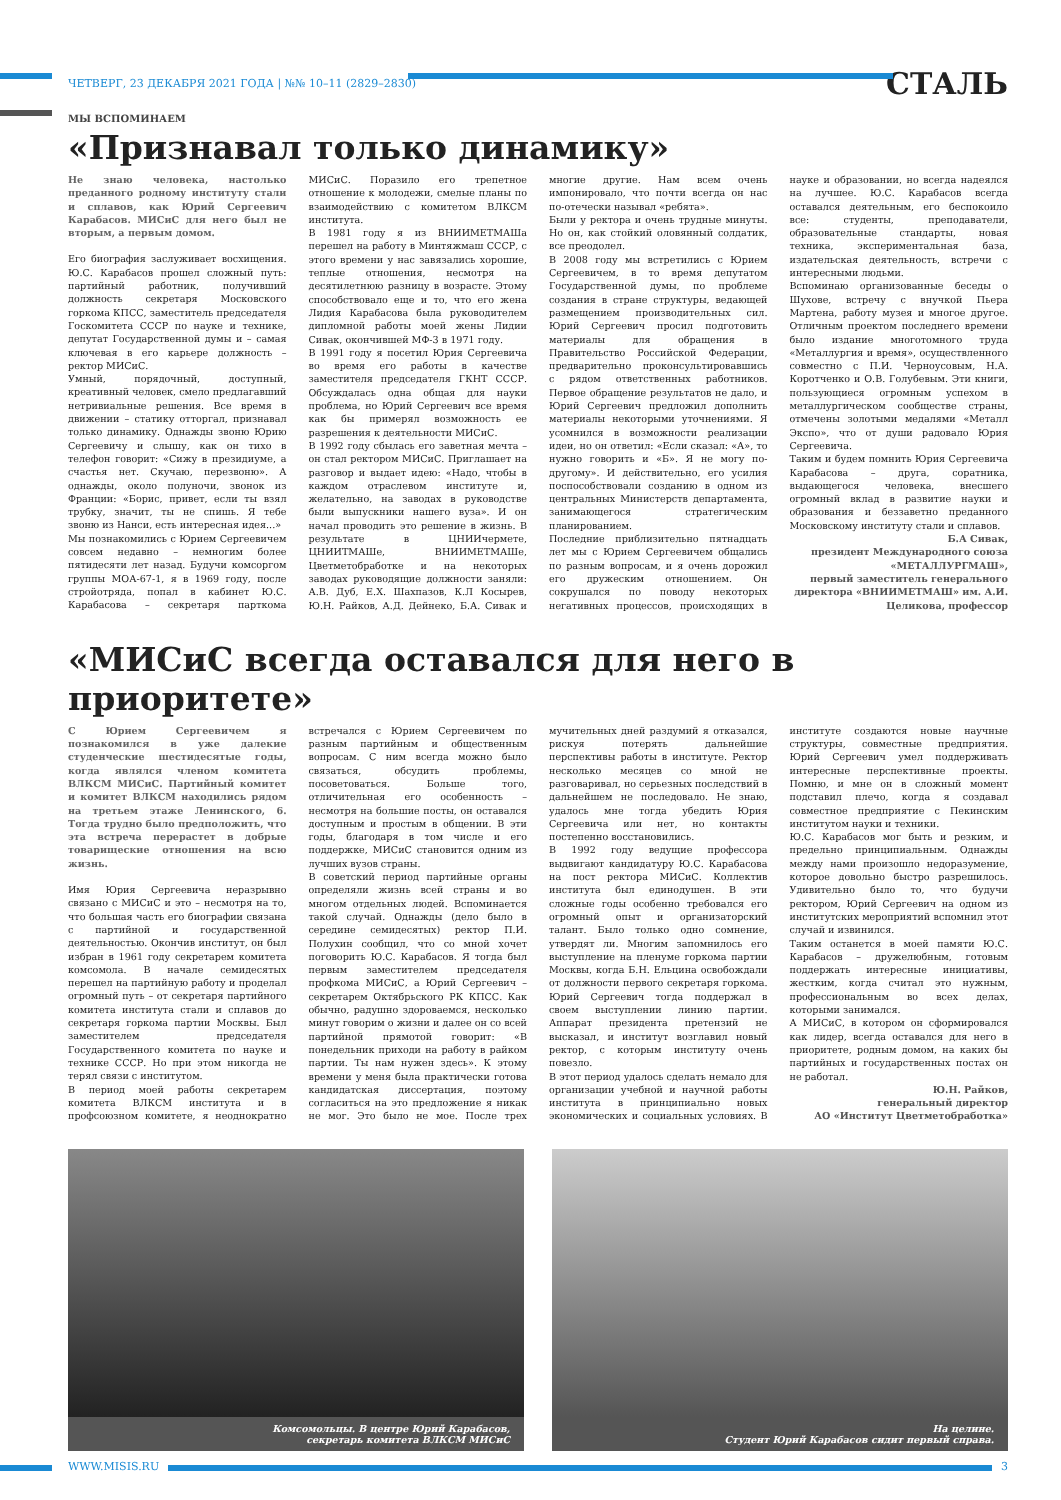ЧЕТВЕРГ, 23 ДЕКАБРЯ 2021 ГОДА | №№ 10–11 (2829–2830) СТАЛЬ
МЫ ВСПОМИНАЕМ
«Признавал только динамику»
Не знаю человека, настолько преданного родному институту стали и сплавов, как Юрий Сергеевич Карабасов. МИСиС для него был не вторым, а первым домом.
Его биография заслуживает восхищения. Ю.С. Карабасов прошел сложный путь: партийный работник, получивший должность секретаря Московского горкома КПСС, заместитель председателя Госкомитета СССР по науке и технике, депутат Государственной думы и – самая ключевая в его карьере должность – ректор МИСиС.
Умный, порядочный, доступный, креативный человек, смело предлагавший нетривиальные решения. Все время в движении – статику отторгал, признавал только динамику. Однажды звоню Юрию Сергеевичу и слышу, как он тихо в телефон говорит: «Сижу в президиуме, а счастья нет. Скучаю, перезвоню». А однажды, около полуночи, звонок из Франции: «Борис, привет, если ты взял трубку, значит, ты не спишь. Я тебе звоню из Нанси, есть интересная идея...»
Мы познакомились с Юрием Сергеевичем совсем недавно – немногим более пятидесяти лет назад. Будучи комсоргом группы МОА-67-1, я в 1969 году, после стройотряда, попал в кабинет Ю.С. Карабасова – секретаря парткома МИСиС. Поразило его трепетное отношение к молодежи, смелые планы по взаимодействию с комитетом ВЛКСМ института.
В 1981 году я из ВНИИМЕТМАШа перешел на работу в Минтяжмаш СССР, с этого времени у нас завязались хорошие, теплые отношения, несмотря на десятилетнюю разницу в возрасте. Этому способствовало еще и то, что его жена Лидия Карабасова была руководителем дипломной работы моей жены Лидии Сивак, окончившей МФ-3 в 1971 году.
В 1991 году я посетил Юрия Сергеевича во время его работы в качестве заместителя председателя ГКНТ СССР. Обсуждалась одна общая для науки проблема, но Юрий Сергеевич все время как бы примерял возможность ее разрешения к деятельности МИСиС.
В 1992 году сбылась его заветная мечта – он стал ректором МИСиС. Приглашает на разговор и выдает идею: «Надо, чтобы в каждом отраслевом институте и, желательно, на заводах в руководстве были выпускники нашего вуза». И он начал проводить это решение в жизнь. В результате в ЦНИИчермете, ЦНИИТМАШе, ВНИИМЕТМАШе, Цветметобработке и на некоторых заводах руководящие должности заняли: А.В. Дуб, Е.Х. Шахпазов, К.Л Косырев, Ю.Н. Райков, А.Д. Дейнеко, Б.А. Сивак и многие другие. Нам всем очень импонировало, что почти всегда он нас по-отечески называл «ребята».
Были у ректора и очень трудные минуты. Но он, как стойкий оловянный солдатик, все преодолел.
В 2008 году мы встретились с Юрием Сергеевичем, в то время депутатом Государственной думы, по проблеме создания в стране структуры, ведающей размещением производительных сил. Юрий Сергеевич просил подготовить материалы для обращения в Правительство Российской Федерации, предварительно проконсультировавшись с рядом ответственных работников. Первое обращение результатов не дало, и Юрий Сергеевич предложил дополнить материалы некоторыми уточнениями. Я усомнился в возможности реализации идеи, но он ответил: «Если сказал: «А», то нужно говорить и «Б». Я не могу по-другому». И действительно, его усилия поспособствовали созданию в одном из центральных Министерств департамента, занимающегося стратегическим планированием.
Последние приблизительно пятнадцать лет мы с Юрием Сергеевичем общались по разным вопросам, и я очень дорожил его дружеским отношением. Он сокрушался по поводу некоторых негативных процессов, происходящих в науке и образовании, но всегда надеялся на лучшее. Ю.С. Карабасов всегда оставался деятельным, его беспокоило все: студенты, преподаватели, образовательные стандарты, новая техника, экспериментальная база, издательская деятельность, встречи с интересными людьми.
Вспоминаю организованные беседы о Шухове, встречу с внучкой Пьера Мартена, работу музея и многое другое. Отличным проектом последнего времени было издание многотомного труда «Металлургия и время», осуществленного совместно с П.И. Черноусовым, Н.А. Коротченко и О.В. Голубевым. Эти книги, пользующиеся огромным успехом в металлургическом сообществе страны, отмечены золотыми медалями «Металл Экспо», что от души радовало Юрия Сергеевича.
Таким и будем помнить Юрия Сергеевича Карабасова – друга, соратника, выдающегося человека, внесшего огромный вклад в развитие науки и образования и беззаветно преданного Московскому институту стали и сплавов.
Б.А Сивак,
президент Международного союза «МЕТАЛЛУРГМАШ»,
первый заместитель генерального директора «ВНИИМЕТМАШ» им. А.И. Целикова, профессор
«МИСиС всегда оставался для него в приоритете»
С Юрием Сергеевичем я познакомился в уже далекие студенческие шестидесятые годы, когда являлся членом комитета ВЛКСМ МИСиС. Партийный комитет и комитет ВЛКСМ находились рядом на третьем этаже Ленинского, 6. Тогда трудно было предположить, что эта встреча перерастет в добрые товарищеские отношения на всю жизнь.
Имя Юрия Сергеевича неразрывно связано с МИСиС и это – несмотря на то, что большая часть его биографии связана с партийной и государственной деятельностью. Окончив институт, он был избран в 1961 году секретарем комитета комсомола. В начале семидесятых перешел на партийную работу и проделал огромный путь – от секретаря партийного комитета института стали и сплавов до секретаря горкома партии Москвы. Был заместителем председателя Государственного комитета по науке и технике СССР. Но при этом никогда не терял связи с институтом.
В период моей работы секретарем комитета ВЛКСМ института и в профсоюзном комитете, я неоднократно встречался с Юрием Сергеевичем по разным партийным и общественным вопросам. С ним всегда можно было связаться, обсудить проблемы, посоветоваться. Больше того, отличительная его особенность – несмотря на большие посты, он оставался доступным и простым в общении. В эти годы, благодаря в том числе и его поддержке, МИСиС становится одним из лучших вузов страны.
В советский период партийные органы определяли жизнь всей страны и во многом отдельных людей. Вспоминается такой случай. Однажды (дело было в середине семидесятых) ректор П.И. Полухин сообщил, что со мной хочет поговорить Ю.С. Карабасов. Я тогда был первым заместителем председателя профкома МИСиС, а Юрий Сергеевич – секретарем Октябрьского РК КПСС. Как обычно, радушно здороваемся, несколько минут говорим о жизни и далее он со всей партийной прямотой говорит: «В понедельник приходи на работу в райком партии. Ты нам нужен здесь». К этому времени у меня была практически готова кандидатская диссертация, поэтому согласиться на это предложение я никак не мог. Это было не мое. После трех мучительных дней раздумий я отказался, рискуя потерять дальнейшие перспективы работы в институте. Ректор несколько месяцев со мной не разговаривал, но серьезных последствий в дальнейшем не последовало. Не знаю, удалось мне тогда убедить Юрия Сергеевича или нет, но контакты постепенно восстановились.
В 1992 году ведущие профессора выдвигают кандидатуру Ю.С. Карабасова на пост ректора МИСиС. Коллектив института был единодушен. В эти сложные годы особенно требовался его огромный опыт и организаторский талант. Было только одно сомнение, утвердят ли. Многим запомнилось его выступление на пленуме горкома партии Москвы, когда Б.Н. Ельцина освобождали от должности первого секретаря горкома. Юрий Сергеевич тогда поддержал в своем выступлении линию партии. Аппарат президента претензий не высказал, и институт возглавил новый ректор, с которым институту очень повезло.
В этот период удалось сделать немало для организации учебной и научной работы института в принципиально новых экономических и социальных условиях. В институте создаются новые научные структуры, совместные предприятия. Юрий Сергеевич умел поддерживать интересные перспективные проекты. Помню, и мне он в сложный момент подставил плечо, когда я создавал совместное предприятие с Пекинским институтом науки и техники.
Ю.С. Карабасов мог быть и резким, и предельно принципиальным. Однажды между нами произошло недоразумение, которое довольно быстро разрешилось. Удивительно было то, что будучи ректором, Юрий Сергеевич на одном из институтских мероприятий вспомнил этот случай и извинился.
Таким останется в моей памяти Ю.С. Карабасов – дружелюбным, готовым поддержать интересные инициативы, жестким, когда считал это нужным, профессиональным во всех делах, которыми занимался.
А МИСиС, в котором он сформировался как лидер, всегда оставался для него в приоритете, родным домом, на каких бы партийных и государственных постах он не работал.
Ю.Н. Райков,
генеральный директор
АО «Институт Цветметобработка»
Комсомольцы. В центре Юрий Карабасов,
секретарь комитета ВЛКСМ МИСиС
На целине.
Студент Юрий Карабасов сидит первый справа.
WWW.MISIS.RU 3